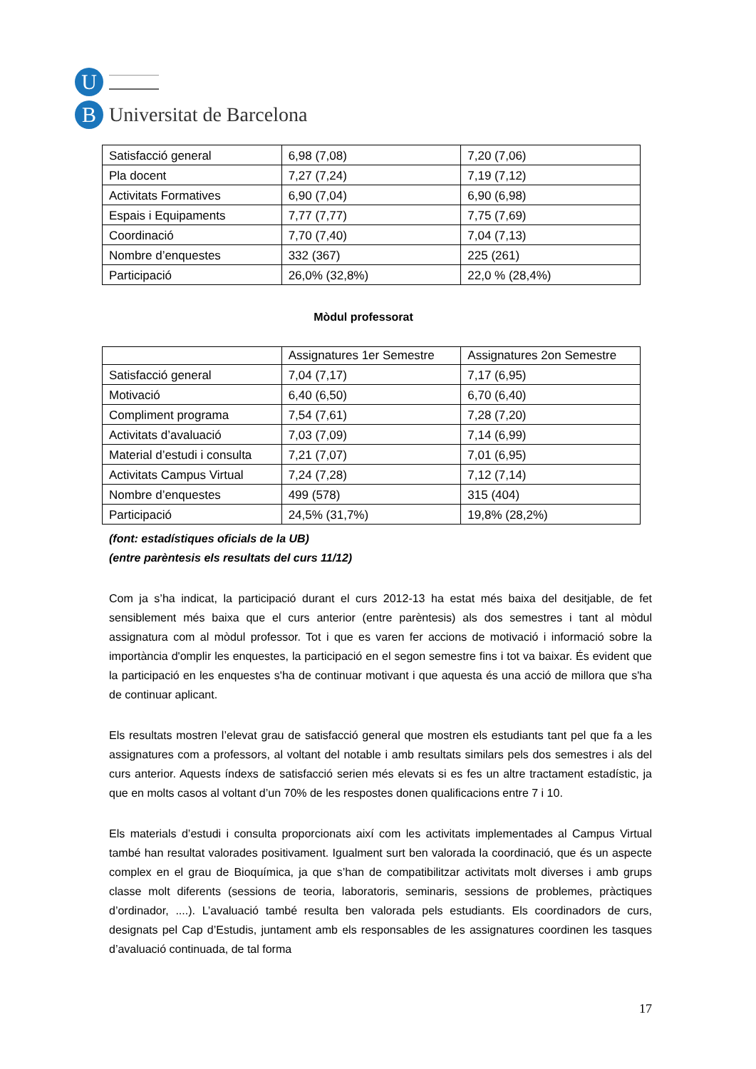U
B
Universitat de Barcelona
| Satisfacció general | 6,98 (7,08) | 7,20 (7,06) |
| Pla docent | 7,27 (7,24) | 7,19 (7,12) |
| Activitats Formatives | 6,90 (7,04) | 6,90 (6,98) |
| Espais i Equipaments | 7,77 (7,77) | 7,75 (7,69) |
| Coordinació | 7,70 (7,40) | 7,04 (7,13) |
| Nombre d’enquestes | 332 (367) | 225 (261) |
| Participació | 26,0% (32,8%) | 22,0 % (28,4%) |
Mòdul professorat
| | Assignatures 1er Semestre | Assignatures 2on Semestre |
| --- | --- | --- |
| Satisfacció general | 7,04 (7,17) | 7,17 (6,95) |
| Motivació | 6,40 (6,50) | 6,70 (6,40) |
| Compliment programa | 7,54 (7,61) | 7,28 (7,20) |
| Activitats d’avaluació | 7,03 (7,09) | 7,14 (6,99) |
| Material d’estudi i consulta | 7,21 (7,07) | 7,01 (6,95) |
| Activitats Campus Virtual | 7,24 (7,28) | 7,12 (7,14) |
| Nombre d’enquestes | 499 (578) | 315 (404) |
| Participació | 24,5% (31,7%) | 19,8% (28,2%) |
(font: estadístiques oficials de la UB)
(entre parèntesis els resultats del curs 11/12)
Com ja s’ha indicat, la participació durant el curs 2012-13 ha estat més baixa del desitjable, de fet sensiblement més baixa que el curs anterior (entre parèntesis) als dos semestres i tant al mòdul assignatura com al mòdul professor. Tot i que es varen fer accions de motivació i informació sobre la importància d'omplir les enquestes, la participació en el segon semestre fins i tot va baixar. És evident que la participació en les enquestes s'ha de continuar motivant i que aquesta és una acció de millora que s'ha de continuar aplicant.
Els resultats mostren l’elevat grau de satisfacció general que mostren els estudiants tant pel que fa a les assignatures com a professors, al voltant del notable i amb resultats similars pels dos semestres i als del curs anterior. Aquests índexs de satisfacció serien més elevats si es fes un altre tractament estadístic, ja que en molts casos al voltant d’un 70% de les respostes donen qualificacions entre 7 i 10.
Els materials d’estudi i consulta proporcionats així com les activitats implementades al Campus Virtual també han resultat valorades positivament. Igualment surt ben valorada la coordinació, que és un aspecte complex en el grau de Bioquímica, ja que s’han de compatibilitzar activitats molt diverses i amb grups classe molt diferents (sessions de teoria, laboratoris, seminaris, sessions de problemes, pràctiques d’ordinador, ....). L’avaluació també resulta ben valorada pels estudiants. Els coordinadors de curs, designats pel Cap d’Estudis, juntament amb els responsables de les assignatures coordinen les tasques d’avaluació continuada, de tal forma
17